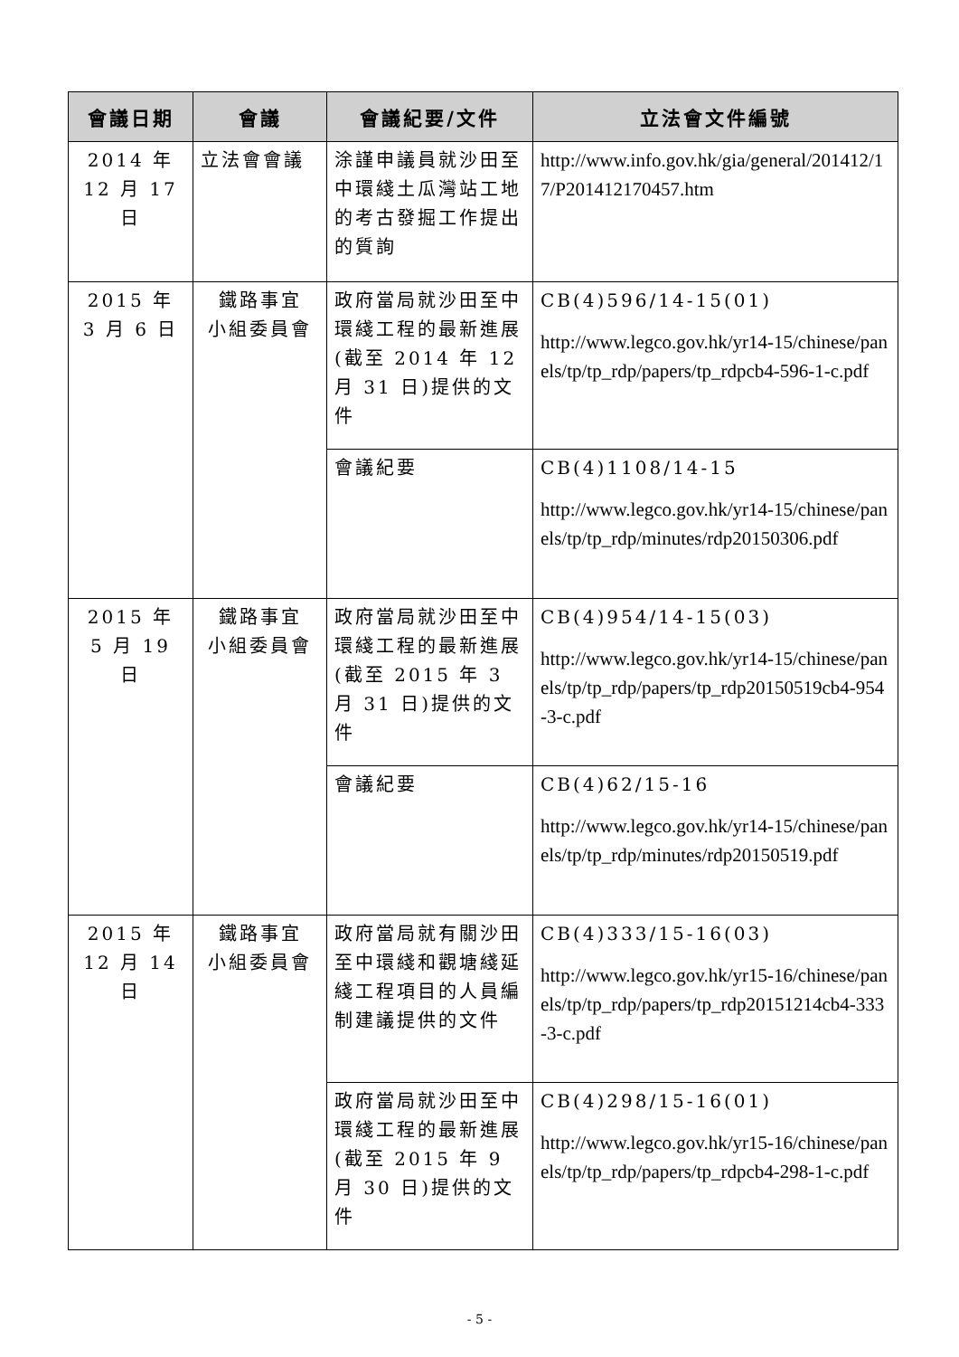| 會議日期 | 會議 | 會議紀要/文件 | 立法會文件編號 |
| --- | --- | --- | --- |
| 2014 年 12 月 17 日 | 立法會會議 | 涂謹申議員就沙田至中環綫土瓜灣站工地的考古發掘工作提出的質詢 | http://www.info.gov.hk/gia/general/201412/17/P201412170457.htm |
| 2015 年 3 月 6 日 | 鐵路事宜 小組委員會 | 政府當局就沙田至中環綫工程的最新進展(截至 2014 年 12 月 31 日)提供的文件 | CB(4)596/14-15(01) http://www.legco.gov.hk/yr14-15/chinese/panels/tp/tp_rdp/papers/tp_rdpcb4-596-1-c.pdf |
| | | 會議紀要 | CB(4)1108/14-15 http://www.legco.gov.hk/yr14-15/chinese/panels/tp/tp_rdp/minutes/rdp20150306.pdf |
| 2015 年 5 月 19 日 | 鐵路事宜 小組委員會 | 政府當局就沙田至中環綫工程的最新進展(截至 2015 年 3 月 31 日)提供的文件 | CB(4)954/14-15(03) http://www.legco.gov.hk/yr14-15/chinese/panels/tp/tp_rdp/papers/tp_rdp20150519cb4-954-3-c.pdf |
| | | 會議紀要 | CB(4)62/15-16 http://www.legco.gov.hk/yr14-15/chinese/panels/tp/tp_rdp/minutes/rdp20150519.pdf |
| 2015 年 12 月 14 日 | 鐵路事宜 小組委員會 | 政府當局就有關沙田至中環綫和觀塘綫延綫工程項目的人員編制建議提供的文件 | CB(4)333/15-16(03) http://www.legco.gov.hk/yr15-16/chinese/panels/tp/tp_rdp/papers/tp_rdp20151214cb4-333-3-c.pdf |
| | | 政府當局就沙田至中環綫工程的最新進展(截至 2015 年 9 月 30 日)提供的文件 | CB(4)298/15-16(01) http://www.legco.gov.hk/yr15-16/chinese/panels/tp/tp_rdp/papers/tp_rdpcb4-298-1-c.pdf |
- 5 -